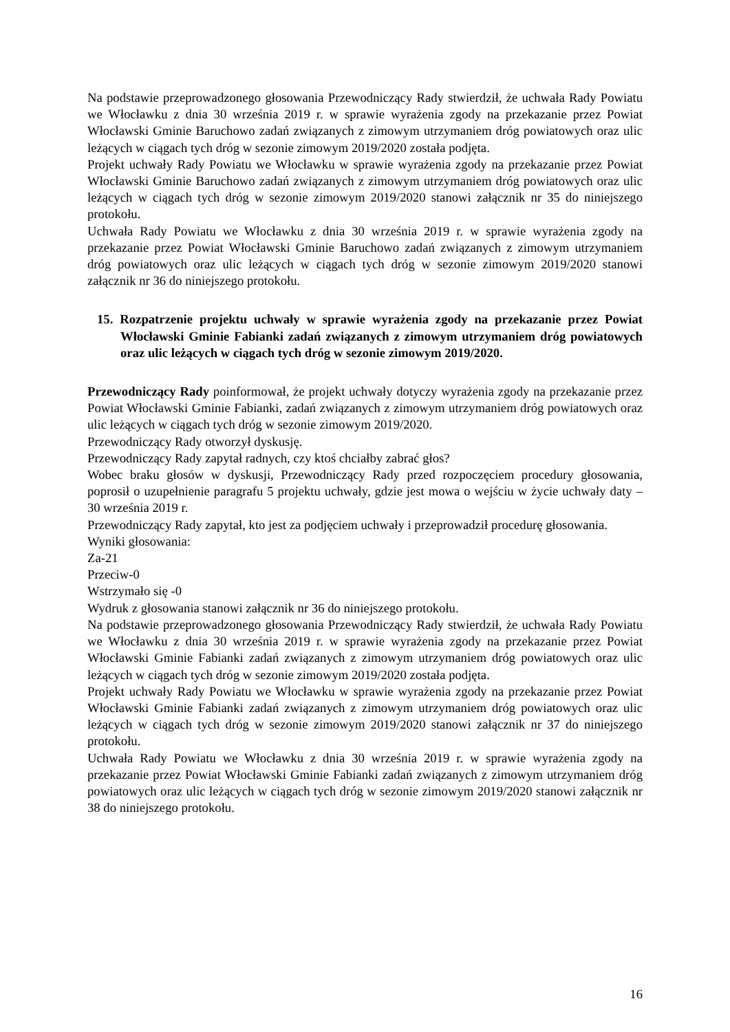Na podstawie przeprowadzonego głosowania Przewodniczący Rady stwierdził, że uchwała Rady Powiatu we Włocławku z dnia 30 września 2019 r. w sprawie wyrażenia zgody na przekazanie przez Powiat Włocławski Gminie Baruchowo zadań związanych z zimowym utrzymaniem dróg powiatowych oraz ulic leżących w ciągach tych dróg w sezonie zimowym 2019/2020 została podjęta.
Projekt uchwały Rady Powiatu we Włocławku w sprawie wyrażenia zgody na przekazanie przez Powiat Włocławski Gminie Baruchowo zadań związanych z zimowym utrzymaniem dróg powiatowych oraz ulic leżących w ciągach tych dróg w sezonie zimowym 2019/2020 stanowi załącznik nr 35 do niniejszego protokołu.
Uchwała Rady Powiatu we Włocławku z dnia 30 września 2019 r. w sprawie wyrażenia zgody na przekazanie przez Powiat Włocławski Gminie Baruchowo zadań związanych z zimowym utrzymaniem dróg powiatowych oraz ulic leżących w ciągach tych dróg w sezonie zimowym 2019/2020 stanowi załącznik nr 36 do niniejszego protokołu.
15. Rozpatrzenie projektu uchwały w sprawie wyrażenia zgody na przekazanie przez Powiat Włocławski Gminie Fabianki zadań związanych z zimowym utrzymaniem dróg powiatowych oraz ulic leżących w ciągach tych dróg w sezonie zimowym 2019/2020.
Przewodniczący Rady poinformował, że projekt uchwały dotyczy wyrażenia zgody na przekazanie przez Powiat Włocławski Gminie Fabianki, zadań związanych z zimowym utrzymaniem dróg powiatowych oraz ulic leżących w ciągach tych dróg w sezonie zimowym 2019/2020.
Przewodniczący Rady otworzył dyskusję.
Przewodniczący Rady zapytał radnych, czy ktoś chciałby zabrać głos?
Wobec braku głosów w dyskusji, Przewodniczący Rady przed rozpoczęciem procedury głosowania, poprosił o uzupełnienie paragrafu 5 projektu uchwały, gdzie jest mowa o wejściu w życie uchwały daty – 30 września 2019 r.
Przewodniczący Rady zapytał, kto jest za podjęciem uchwały i przeprowadził procedurę głosowania.
Wyniki głosowania:
Za-21
Przeciw-0
Wstrzymało się -0
Wydruk z głosowania stanowi załącznik nr 36 do niniejszego protokołu.
Na podstawie przeprowadzonego głosowania Przewodniczący Rady stwierdził, że uchwała Rady Powiatu we Włocławku z dnia 30 września 2019 r. w sprawie wyrażenia zgody na przekazanie przez Powiat Włocławski Gminie Fabianki zadań związanych z zimowym utrzymaniem dróg powiatowych oraz ulic leżących w ciągach tych dróg w sezonie zimowym 2019/2020 została podjęta.
Projekt uchwały Rady Powiatu we Włocławku w sprawie wyrażenia zgody na przekazanie przez Powiat Włocławski Gminie Fabianki zadań związanych z zimowym utrzymaniem dróg powiatowych oraz ulic leżących w ciągach tych dróg w sezonie zimowym 2019/2020 stanowi załącznik nr 37 do niniejszego protokołu.
Uchwała Rady Powiatu we Włocławku z dnia 30 września 2019 r. w sprawie wyrażenia zgody na przekazanie przez Powiat Włocławski Gminie Fabianki zadań związanych z zimowym utrzymaniem dróg powiatowych oraz ulic leżących w ciągach tych dróg w sezonie zimowym 2019/2020 stanowi załącznik nr 38 do niniejszego protokołu.
16